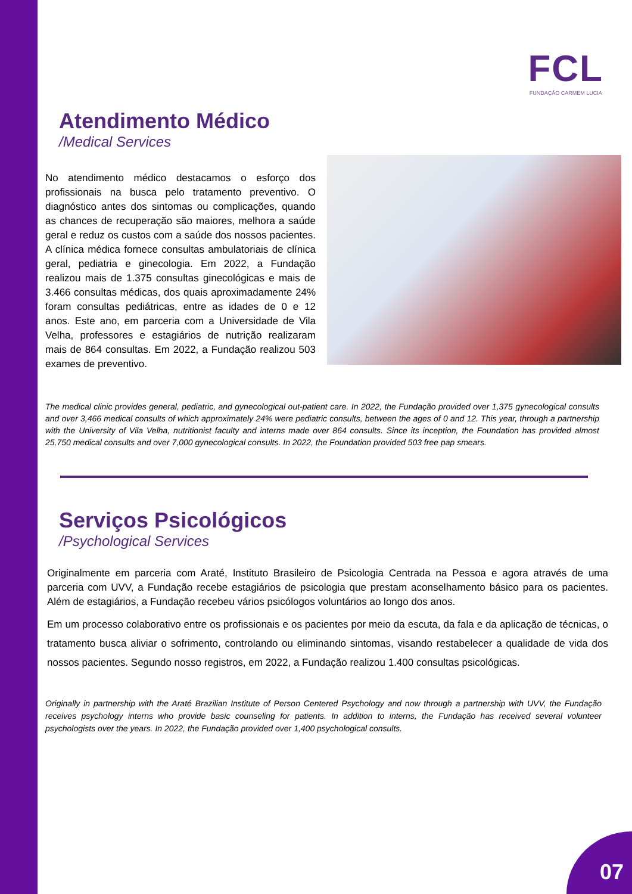FCL
FUNDAÇÃO CARMEM LUCIA
Atendimento Médico
/Medical Services
No atendimento médico destacamos o esforço dos profissionais na busca pelo tratamento preventivo. O diagnóstico antes dos sintomas ou complicações, quando as chances de recuperação são maiores, melhora a saúde geral e reduz os custos com a saúde dos nossos pacientes. A clínica médica fornece consultas ambulatoriais de clínica geral, pediatria e ginecologia. Em 2022, a Fundação realizou mais de 1.375 consultas ginecológicas e mais de 3.466 consultas médicas, dos quais aproximadamente 24% foram consultas pediátricas, entre as idades de 0 e 12 anos. Este ano, em parceria com a Universidade de Vila Velha, professores e estagiários de nutrição realizaram mais de 864 consultas. Em 2022, a Fundação realizou 503 exames de preventivo.
The medical clinic provides general, pediatric, and gynecological out-patient care. In 2022, the Fundação provided over 1,375 gynecological consults and over 3,466 medical consults of which approximately 24% were pediatric consults, between the ages of 0 and 12. This year, through a partnership with the University of Vila Velha, nutritionist faculty and interns made over 864 consults. Since its inception, the Foundation has provided almost 25,750 medical consults and over 7,000 gynecological consults. In 2022, the Foundation provided 503 free pap smears.
Serviços Psicológicos
/Psychological Services
Originalmente em parceria com Araté, Instituto Brasileiro de Psicologia Centrada na Pessoa e agora através de uma parceria com UVV, a Fundação recebe estagiários de psicologia que prestam aconselhamento básico para os pacientes. Além de estagiários, a Fundação recebeu vários psicólogos voluntários ao longo dos anos.
Em um processo colaborativo entre os profissionais e os pacientes por meio da escuta, da fala e da aplicação de técnicas, o tratamento busca aliviar o sofrimento, controlando ou eliminando sintomas, visando restabelecer a qualidade de vida dos nossos pacientes. Segundo nosso registros, em 2022, a Fundação realizou 1.400 consultas psicológicas.
Originally in partnership with the Araté Brazilian Institute of Person Centered Psychology and now through a partnership with UVV, the Fundação receives psychology interns who provide basic counseling for patients. In addition to interns, the Fundação has received several volunteer psychologists over the years. In 2022, the Fundação provided over 1,400 psychological consults.
07